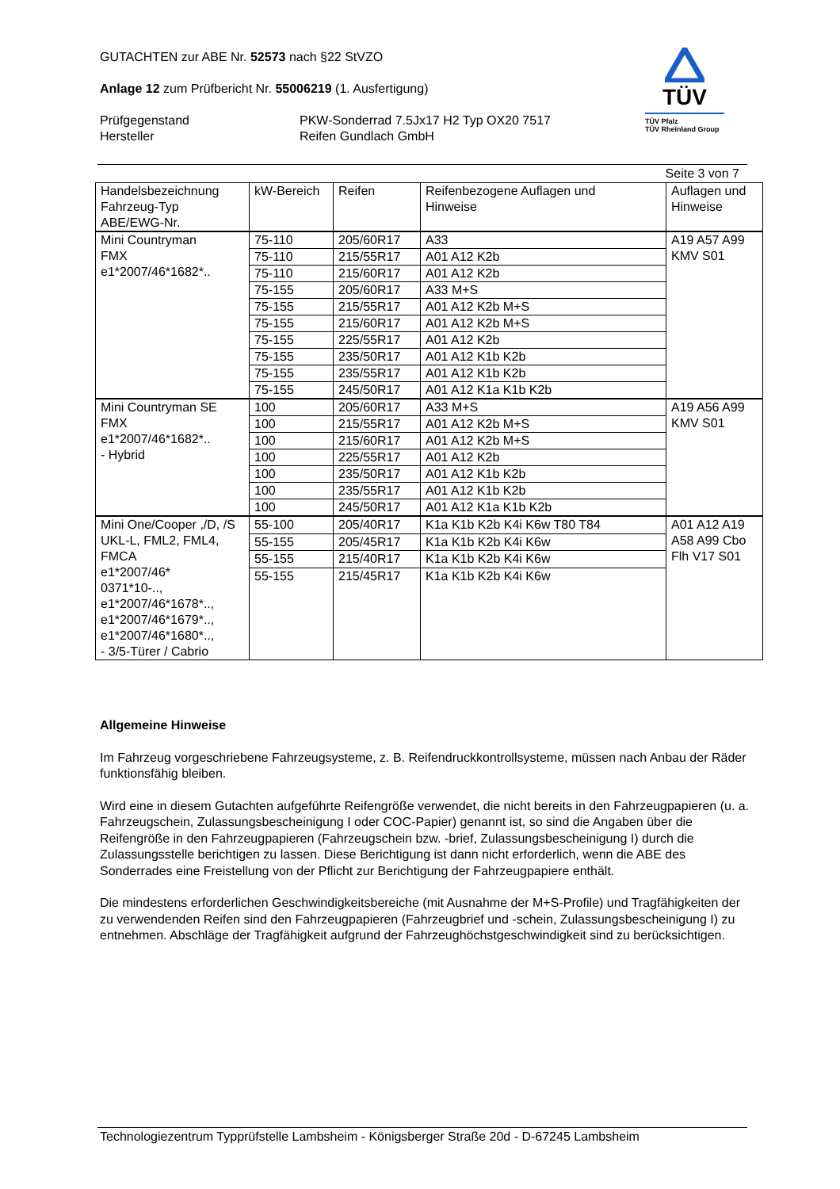GUTACHTEN zur ABE Nr. 52573 nach §22 StVZO
Anlage 12 zum Prüfbericht Nr. 55006219 (1. Ausfertigung)
Prüfgegenstand
Hersteller
PKW-Sonderrad 7.5Jx17 H2 Typ OX20 7517
Reifen Gundlach GmbH
TÜV
TÜV Pfalz
TÜV Rheinland Group
Seite 3 von 7
| Handelsbezeichnung Fahrzeug-Typ ABE/EWG-Nr. | kW-Bereich | Reifen | Reifenbezogene Auflagen und Hinweise | Auflagen und Hinweise |
| --- | --- | --- | --- | --- |
| Mini Countryman FMX e1*2007/46*1682*.. | 75-110 | 205/60R17 | A33 | A19 A57 A99 KMV S01 |
| | 75-110 | 215/55R17 | A01 A12 K2b | |
| | 75-110 | 215/60R17 | A01 A12 K2b | |
| | 75-155 | 205/60R17 | A33 M+S | |
| | 75-155 | 215/55R17 | A01 A12 K2b M+S | |
| | 75-155 | 215/60R17 | A01 A12 K2b M+S | |
| | 75-155 | 225/55R17 | A01 A12 K2b | |
| | 75-155 | 235/50R17 | A01 A12 K1b K2b | |
| | 75-155 | 235/55R17 | A01 A12 K1b K2b | |
| | 75-155 | 245/50R17 | A01 A12 K1a K1b K2b | |
| Mini Countryman SE FMX e1*2007/46*1682*.. - Hybrid | 100 | 205/60R17 | A33 M+S | A19 A56 A99 KMV S01 |
| | 100 | 215/55R17 | A01 A12 K2b M+S | |
| | 100 | 215/60R17 | A01 A12 K2b M+S | |
| | 100 | 225/55R17 | A01 A12 K2b | |
| | 100 | 235/50R17 | A01 A12 K1b K2b | |
| | 100 | 235/55R17 | A01 A12 K1b K2b | |
| | 100 | 245/50R17 | A01 A12 K1a K1b K2b | |
| Mini One/Cooper ,/D, /S UKL-L, FML2, FML4, FMCA e1*2007/46* 0371*10-.., e1*2007/46*1678*.., e1*2007/46*1679*.., e1*2007/46*1680*.., - 3/5-Türer / Cabrio | 55-100 | 205/40R17 | K1a K1b K2b K4i K6w T80 T84 | A01 A12 A19 A58 A99 Cbo Flh V17 S01 |
| | 55-155 | 205/45R17 | K1a K1b K2b K4i K6w | |
| | 55-155 | 215/40R17 | K1a K1b K2b K4i K6w | |
| | 55-155 | 215/45R17 | K1a K1b K2b K4i K6w | |
Allgemeine Hinweise
Im Fahrzeug vorgeschriebene Fahrzeugsysteme, z. B. Reifendruckkontrollsysteme, müssen nach Anbau der Räder funktionsfähig bleiben.
Wird eine in diesem Gutachten aufgeführte Reifengröße verwendet, die nicht bereits in den Fahrzeugpapieren (u. a. Fahrzeugschein, Zulassungsbescheinigung I oder COC-Papier) genannt ist, so sind die Angaben über die Reifengröße in den Fahrzeugpapieren (Fahrzeugschein bzw. -brief, Zulassungsbescheinigung I) durch die Zulassungsstelle berichtigen zu lassen. Diese Berichtigung ist dann nicht erforderlich, wenn die ABE des Sonderrades eine Freistellung von der Pflicht zur Berichtigung der Fahrzeugpapiere enthält.
Die mindestens erforderlichen Geschwindigkeitsbereiche (mit Ausnahme der M+S-Profile) und Tragfähigkeiten der zu verwendenden Reifen sind den Fahrzeugpapieren (Fahrzeugbrief und -schein, Zulassungsbescheinigung I) zu entnehmen. Abschläge der Tragfähigkeit aufgrund der Fahrzeughöchstgeschwindigkeit sind zu berücksichtigen.
Technologiezentrum Typprüfstelle Lambsheim - Königsberger Straße 20d - D-67245 Lambsheim